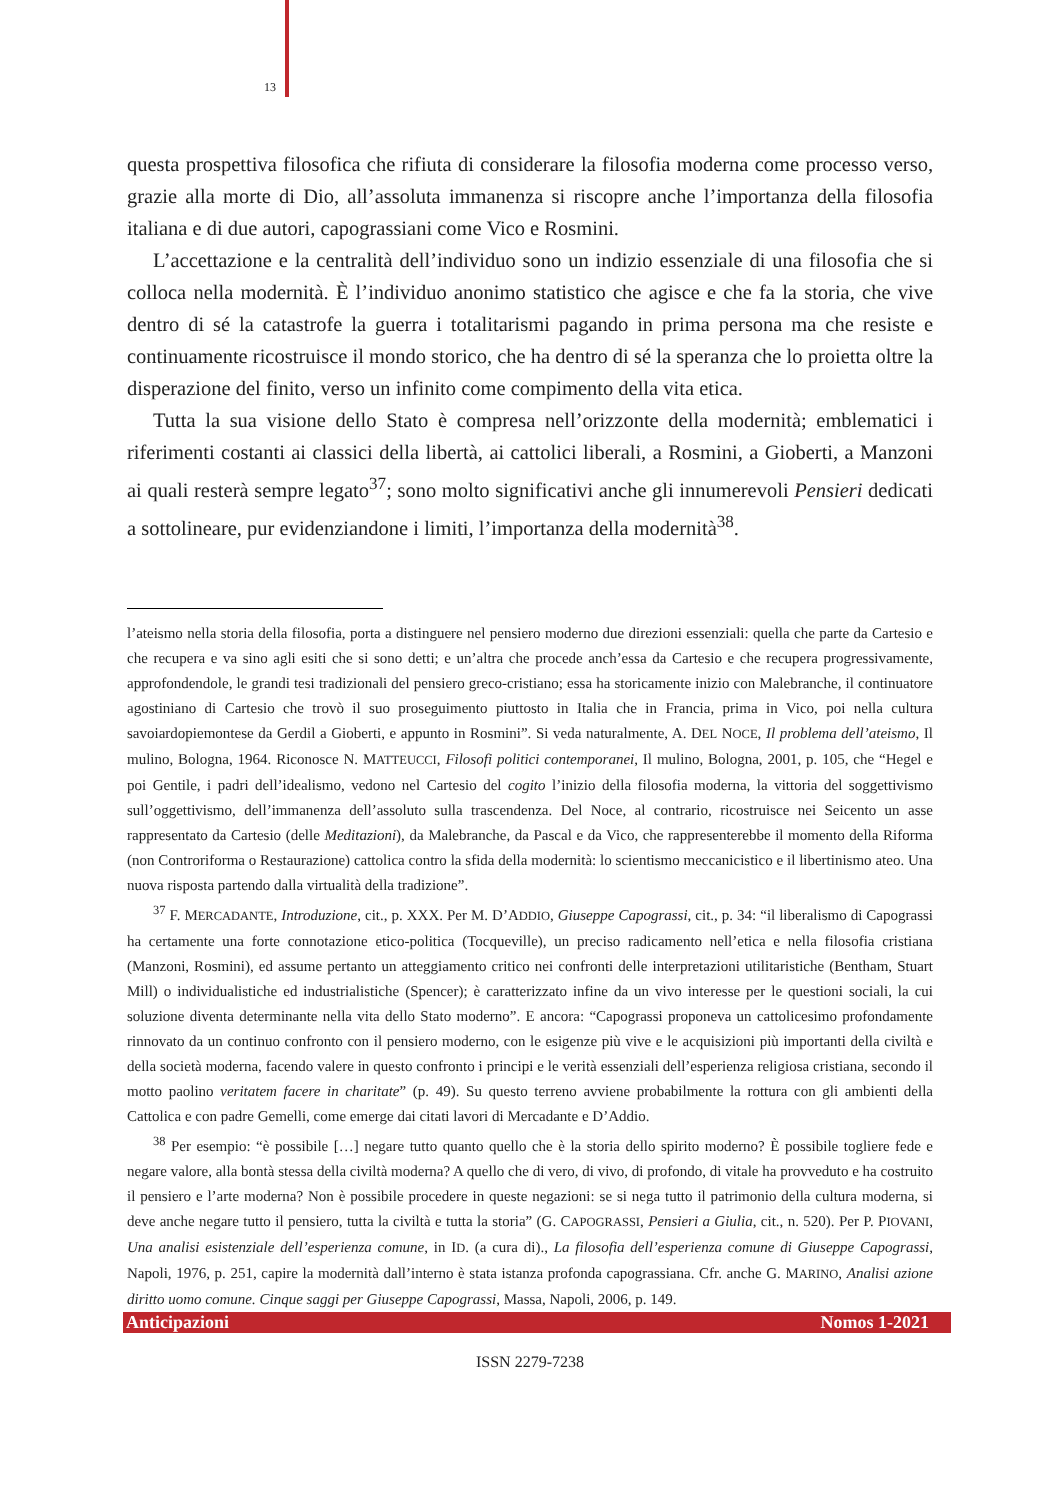13
questa prospettiva filosofica che rifiuta di considerare la filosofia moderna come processo verso, grazie alla morte di Dio, all’assoluta immanenza si riscopre anche l’importanza della filosofia italiana e di due autori, capograssiani come Vico e Rosmini.
L’accettazione e la centralità dell’individuo sono un indizio essenziale di una filosofia che si colloca nella modernità. È l’individuo anonimo statistico che agisce e che fa la storia, che vive dentro di sé la catastrofe la guerra i totalitarismi pagando in prima persona ma che resiste e continuamente ricostruisce il mondo storico, che ha dentro di sé la speranza che lo proietta oltre la disperazione del finito, verso un infinito come compimento della vita etica.
Tutta la sua visione dello Stato è compresa nell’orizzonte della modernità; emblematici i riferimenti costanti ai classici della libertà, ai cattolici liberali, a Rosmini, a Gioberti, a Manzoni ai quali resterà sempre legato<sup>37</sup>; sono molto significativi anche gli innumerevoli Pensieri dedicati a sottolineare, pur evidenziandone i limiti, l’importanza della modernità<sup>38</sup>.
l’ateismo nella storia della filosofia, porta a distinguere nel pensiero moderno due direzioni essenziali: quella che parte da Cartesio e che recupera e va sino agli esiti che si sono detti; e un’altra che procede anch’essa da Cartesio e che recupera progressivamente, approfondendole, le grandi tesi tradizionali del pensiero greco-cristiano; essa ha storicamente inizio con Malebranche, il continuatore agostiniano di Cartesio che trovò il suo proseguimento piuttosto in Italia che in Francia, prima in Vico, poi nella cultura savoiardopiemontese da Gerdil a Gioberti, e appunto in Rosmini”. Si veda naturalmente, A. DEL NOCE, Il problema dell’ateismo, Il mulino, Bologna, 1964. Riconosce N. MATTEUCCI, Filosofi politici contemporanei, Il mulino, Bologna, 2001, p. 105, che “Hegel e poi Gentile, i padri dell’idealismo, vedono nel Cartesio del cogito l’inizio della filosofia moderna, la vittoria del soggettivismo sull’oggettivismo, dell’immanenza dell’assoluto sulla trascendenza. Del Noce, al contrario, ricostruisce nei Seicento un asse rappresentato da Cartesio (delle Meditazioni), da Malebranche, da Pascal e da Vico, che rappresenterebbe il momento della Riforma (non Controriforma o Restaurazione) cattolica contro la sfida della modernità: lo scientismo meccanicistico e il libertinismo ateo. Una nuova risposta partendo dalla virtualità della tradizione”.
<sup>37</sup> F. MERCADANTE, Introduzione, cit., p. XXX. Per M. D’ADDIO, Giuseppe Capograssi, cit., p. 34: “il liberalismo di Capograssi ha certamente una forte connotazione etico-politica (Tocqueville), un preciso radicamento nell’etica e nella filosofia cristiana (Manzoni, Rosmini), ed assume pertanto un atteggiamento critico nei confronti delle interpretazioni utilitaristiche (Bentham, Stuart Mill) o individualistiche ed industrialistiche (Spencer); è caratterizzato infine da un vivo interesse per le questioni sociali, la cui soluzione diventa determinante nella vita dello Stato moderno”. E ancora: “Capograssi proponeva un cattolicesimo profondamente rinnovato da un continuo confronto con il pensiero moderno, con le esigenze più vive e le acquisizioni più importanti della civiltà e della società moderna, facendo valere in questo confronto i principi e le verità essenziali dell’esperienza religiosa cristiana, secondo il motto paolino veritatem facere in charitate” (p. 49). Su questo terreno avviene probabilmente la rottura con gli ambienti della Cattolica e con padre Gemelli, come emerge dai citati lavori di Mercadante e D’Addio.
<sup>38</sup> Per esempio: “è possibile […] negare tutto quanto quello che è la storia dello spirito moderno? È possibile togliere fede e negare valore, alla bontà stessa della civiltà moderna? A quello che di vero, di vivo, di profondo, di vitale ha provveduto e ha costruito il pensiero e l’arte moderna? Non è possibile procedere in queste negazioni: se si nega tutto il patrimonio della cultura moderna, si deve anche negare tutto il pensiero, tutta la civiltà e tutta la storia” (G. CAPOGRASSI, Pensieri a Giulia, cit., n. 520). Per P. PIOVANI, Una analisi esistenziale dell’esperienza comune, in ID. (a cura di)., La filosofia dell’esperienza comune di Giuseppe Capograssi, Napoli, 1976, p. 251, capire la modernità dall’interno è stata istanza profonda capograssiana. Cfr. anche G. MARINO, Analisi azione diritto uomo comune. Cinque saggi per Giuseppe Capograssi, Massa, Napoli, 2006, p. 149.
Anticipazioni Nomos 1-2021
ISSN 2279-7238